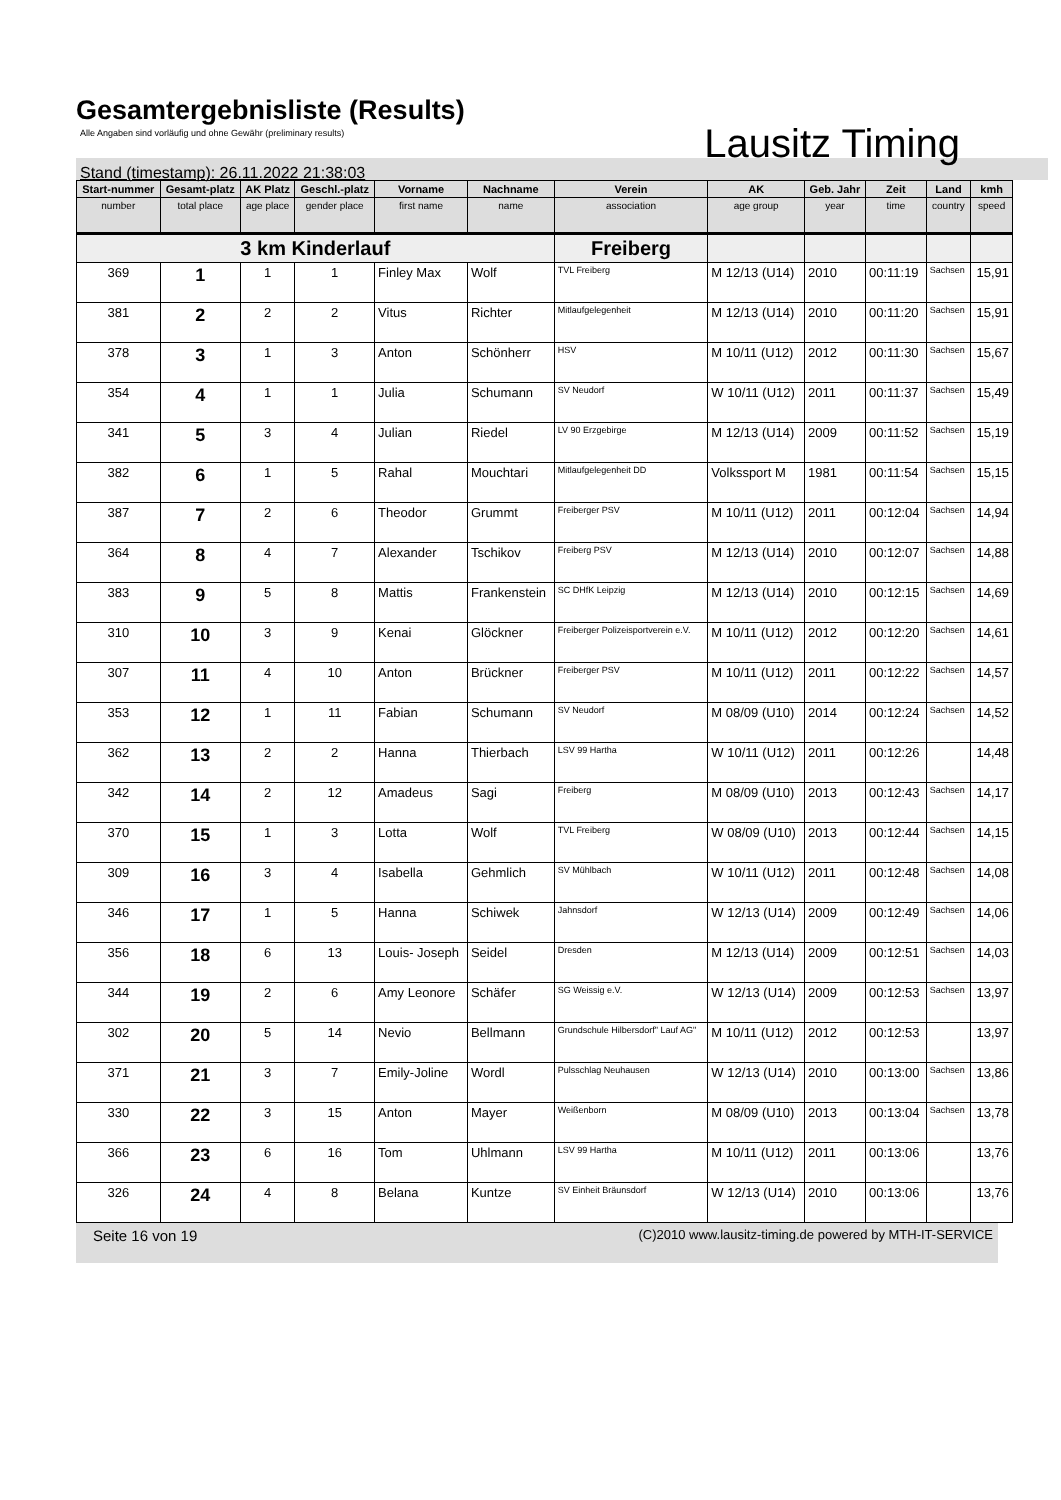Gesamtergebnisliste (Results)
Alle Angaben sind vorläufig und ohne Gewähr (preliminary results)
Lausitz Timing
Stand (timestamp): 26.11.2022 21:38:03
| Start-nummer | Gesamt-platz | AK Platz | Geschl.-platz | Vorname | Nachname | Verein | AK | Geb. Jahr | Zeit | Land | kmh |
| --- | --- | --- | --- | --- | --- | --- | --- | --- | --- | --- | --- |
| number | total place | age place | gender place | first name | name | association | age group | year | time | country | speed |
| 3 km Kinderlauf | | | | | | Freiberg | | | | | |
| 369 | 1 | 1 | 1 | Finley Max | Wolf | TVL Freiberg | M 12/13 (U14) | 2010 | 00:11:19 | Sachsen | 15,91 |
| 381 | 2 | 2 | 2 | Vitus | Richter | Mitlaufgelegenheit | M 12/13 (U14) | 2010 | 00:11:20 | Sachsen | 15,91 |
| 378 | 3 | 1 | 3 | Anton | Schönherr | HSV | M 10/11 (U12) | 2012 | 00:11:30 | Sachsen | 15,67 |
| 354 | 4 | 1 | 1 | Julia | Schumann | SV Neudorf | W 10/11 (U12) | 2011 | 00:11:37 | Sachsen | 15,49 |
| 341 | 5 | 3 | 4 | Julian | Riedel | LV 90 Erzgebirge | M 12/13 (U14) | 2009 | 00:11:52 | Sachsen | 15,19 |
| 382 | 6 | 1 | 5 | Rahal | Mouchtari | Mitlaufgelegenheit DD | Volkssport M | 1981 | 00:11:54 | Sachsen | 15,15 |
| 387 | 7 | 2 | 6 | Theodor | Grummt | Freiberger PSV | M 10/11 (U12) | 2011 | 00:12:04 | Sachsen | 14,94 |
| 364 | 8 | 4 | 7 | Alexander | Tschikov | Freiberg PSV | M 12/13 (U14) | 2010 | 00:12:07 | Sachsen | 14,88 |
| 383 | 9 | 5 | 8 | Mattis | Frankenstein | SC DHfK Leipzig | M 12/13 (U14) | 2010 | 00:12:15 | Sachsen | 14,69 |
| 310 | 10 | 3 | 9 | Kenai | Glöckner | Freiberger Polizeisportverein e.V. | M 10/11 (U12) | 2012 | 00:12:20 | Sachsen | 14,61 |
| 307 | 11 | 4 | 10 | Anton | Brückner | Freiberger PSV | M 10/11 (U12) | 2011 | 00:12:22 | Sachsen | 14,57 |
| 353 | 12 | 1 | 11 | Fabian | Schumann | SV Neudorf | M 08/09 (U10) | 2014 | 00:12:24 | Sachsen | 14,52 |
| 362 | 13 | 2 | 2 | Hanna | Thierbach | LSV 99 Hartha | W 10/11 (U12) | 2011 | 00:12:26 | | 14,48 |
| 342 | 14 | 2 | 12 | Amadeus | Sagi | Freiberg | M 08/09 (U10) | 2013 | 00:12:43 | Sachsen | 14,17 |
| 370 | 15 | 1 | 3 | Lotta | Wolf | TVL Freiberg | W 08/09 (U10) | 2013 | 00:12:44 | Sachsen | 14,15 |
| 309 | 16 | 3 | 4 | Isabella | Gehmlich | SV Mühlbach | W 10/11 (U12) | 2011 | 00:12:48 | Sachsen | 14,08 |
| 346 | 17 | 1 | 5 | Hanna | Schiwek | Jahnsdorf | W 12/13 (U14) | 2009 | 00:12:49 | Sachsen | 14,06 |
| 356 | 18 | 6 | 13 | Louis- Joseph | Seidel | Dresden | M 12/13 (U14) | 2009 | 00:12:51 | Sachsen | 14,03 |
| 344 | 19 | 2 | 6 | Amy Leonore | Schäfer | SG Weissig e.V. | W 12/13 (U14) | 2009 | 00:12:53 | Sachsen | 13,97 |
| 302 | 20 | 5 | 14 | Nevio | Bellmann | Grundschule Hilbersdorf" Lauf AG" | M 10/11 (U12) | 2012 | 00:12:53 | | 13,97 |
| 371 | 21 | 3 | 7 | Emily-Joline | Wordl | Pulsschlag Neuhausen | W 12/13 (U14) | 2010 | 00:13:00 | Sachsen | 13,86 |
| 330 | 22 | 3 | 15 | Anton | Mayer | Weißenborn | M 08/09 (U10) | 2013 | 00:13:04 | Sachsen | 13,78 |
| 366 | 23 | 6 | 16 | Tom | Uhlmann | LSV 99 Hartha | M 10/11 (U12) | 2011 | 00:13:06 | | 13,76 |
| 326 | 24 | 4 | 8 | Belana | Kuntze | SV Einheit Bräunsdorf | W 12/13 (U14) | 2010 | 00:13:06 | | 13,76 |
Seite 16 von 19 (C)2010 www.lausitz-timing.de powered by MTH-IT-SERVICE